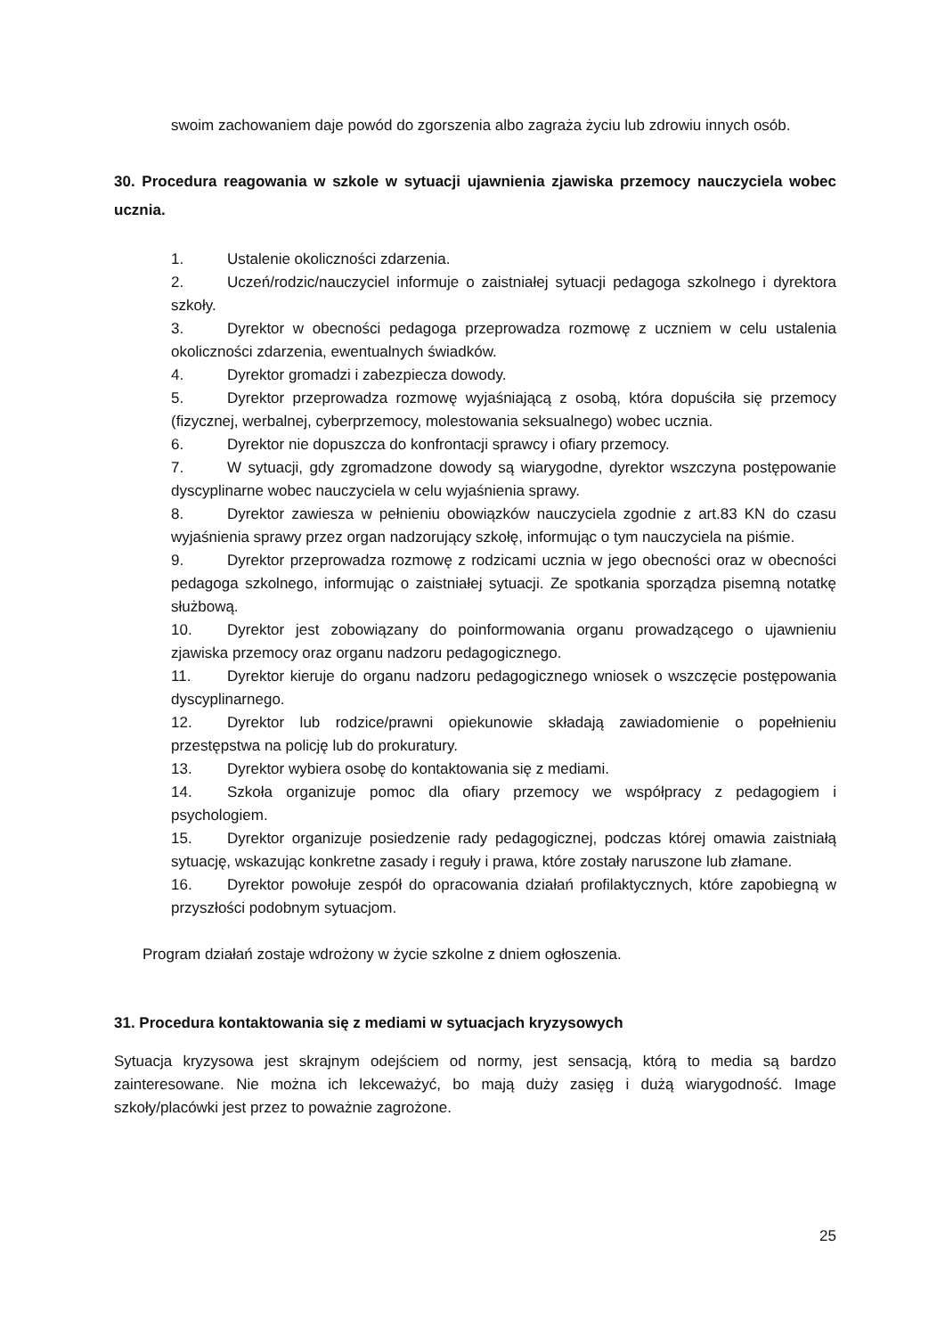swoim zachowaniem daje powód do zgorszenia albo zagraża życiu lub zdrowiu innych osób.
30. Procedura reagowania w szkole w sytuacji ujawnienia zjawiska przemocy nauczyciela wobec ucznia.
1. Ustalenie okoliczności zdarzenia.
2. Uczeń/rodzic/nauczyciel informuje o zaistniałej sytuacji pedagoga szkolnego i dyrektora szkoły.
3. Dyrektor w obecności pedagoga przeprowadza rozmowę z uczniem w celu ustalenia okoliczności zdarzenia, ewentualnych świadków.
4. Dyrektor gromadzi i zabezpiecza dowody.
5. Dyrektor przeprowadza rozmowę wyjaśniającą z osobą, która dopuściła się przemocy (fizycznej, werbalnej, cyberprzemocy, molestowania seksualnego) wobec ucznia.
6. Dyrektor nie dopuszcza do konfrontacji sprawcy i ofiary przemocy.
7. W sytuacji, gdy zgromadzone dowody są wiarygodne, dyrektor wszczyna postępowanie dyscyplinarne wobec nauczyciela w celu wyjaśnienia sprawy.
8. Dyrektor zawiesza w pełnieniu obowiązków nauczyciela zgodnie z art.83 KN do czasu wyjaśnienia sprawy przez organ nadzorujący szkołę, informując o tym nauczyciela na piśmie.
9. Dyrektor przeprowadza rozmowę z rodzicami ucznia w jego obecności oraz w obecności pedagoga szkolnego, informując o zaistniałej sytuacji. Ze spotkania sporządza pisemną notatkę służbową.
10. Dyrektor jest zobowiązany do poinformowania organu prowadzącego o ujawnieniu zjawiska przemocy oraz organu nadzoru pedagogicznego.
11. Dyrektor kieruje do organu nadzoru pedagogicznego wniosek o wszczęcie postępowania dyscyplinarnego.
12. Dyrektor lub rodzice/prawni opiekunowie składają zawiadomienie o popełnieniu przestępstwa na policję lub do prokuratury.
13. Dyrektor wybiera osobę do kontaktowania się z mediami.
14. Szkoła organizuje pomoc dla ofiary przemocy we współpracy z pedagogiem i psychologiem.
15. Dyrektor organizuje posiedzenie rady pedagogicznej, podczas której omawia zaistniałą sytuację, wskazując konkretne zasady i reguły i prawa, które zostały naruszone lub złamane.
16. Dyrektor powołuje zespół do opracowania działań profilaktycznych, które zapobiegną w przyszłości podobnym sytuacjom.
Program działań zostaje wdrożony w życie szkolne z dniem ogłoszenia.
31. Procedura kontaktowania się z mediami w sytuacjach kryzysowych
Sytuacja kryzysowa jest skrajnym odejściem od normy, jest sensacją, którą to media są bardzo zainteresowane. Nie można ich lekceważyć, bo mają duży zasięg i dużą wiarygodność. Image szkoły/placówki jest przez to poważnie zagrożone.
25